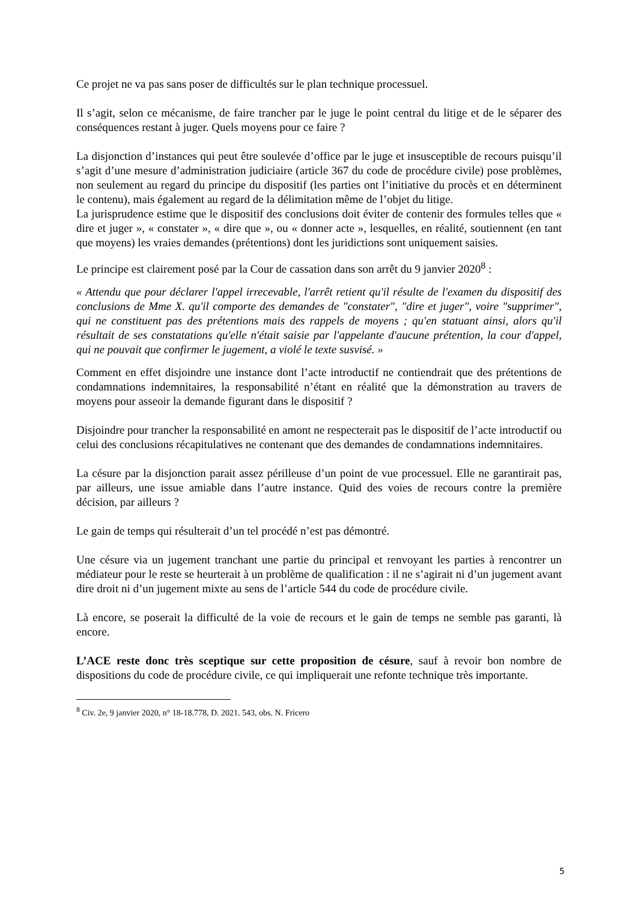Ce projet ne va pas sans poser de difficultés sur le plan technique processuel.
Il s’agit, selon ce mécanisme, de faire trancher par le juge le point central du litige et de le séparer des conséquences restant à juger. Quels moyens pour ce faire ?
La disjonction d’instances qui peut être soulevée d’office par le juge et insusceptible de recours puisqu’il s’agit d’une mesure d’administration judiciaire (article 367 du code de procédure civile) pose problèmes, non seulement au regard du principe du dispositif (les parties ont l’initiative du procès et en déterminent le contenu), mais également au regard de la délimitation même de l’objet du litige.
La jurisprudence estime que le dispositif des conclusions doit éviter de contenir des formules telles que « dire et juger », « constater », « dire que », ou « donner acte », lesquelles, en réalité, soutiennent (en tant que moyens) les vraies demandes (prétentions) dont les juridictions sont uniquement saisies.
Le principe est clairement posé par la Cour de cassation dans son arrêt du 9 janvier 2020<sup>8</sup> :
« Attendu que pour déclarer l'appel irrecevable, l'arrêt retient qu'il résulte de l'examen du dispositif des conclusions de Mme X. qu'il comporte des demandes de "constater", "dire et juger", voire "supprimer", qui ne constituent pas des prétentions mais des rappels de moyens ; qu'en statuant ainsi, alors qu'il résultait de ses constatations qu'elle n'était saisie par l'appelante d'aucune prétention, la cour d'appel, qui ne pouvait que confirmer le jugement, a violé le texte susvisé. »
Comment en effet disjoindre une instance dont l’acte introductif ne contiendrait que des prétentions de condamnations indemnitaires, la responsabilité n’étant en réalité que la démonstration au travers de moyens pour asseoir la demande figurant dans le dispositif ?
Disjoindre pour trancher la responsabilité en amont ne respecterait pas le dispositif de l’acte introductif ou celui des conclusions récapitulatives ne contenant que des demandes de condamnations indemnitaires.
La césure par la disjonction parait assez périlleuse d’un point de vue processuel. Elle ne garantirait pas, par ailleurs, une issue amiable dans l’autre instance. Quid des voies de recours contre la première décision, par ailleurs ?
Le gain de temps qui résulterait d’un tel procédé n’est pas démontré.
Une césure via un jugement tranchant une partie du principal et renvoyant les parties à rencontrer un médiateur pour le reste se heurterait à un problème de qualification : il ne s’agirait ni d’un jugement avant dire droit ni d’un jugement mixte au sens de l’article 544 du code de procédure civile.
Là encore, se poserait la difficulté de la voie de recours et le gain de temps ne semble pas garanti, là encore.
L’ACE reste donc très sceptique sur cette proposition de césure, sauf à revoir bon nombre de dispositions du code de procédure civile, ce qui impliquerait une refonte technique très importante.
<sup>8</sup> Civ. 2e, 9 janvier 2020, n° 18-18.778, D. 2021. 543, obs. N. Fricero
5